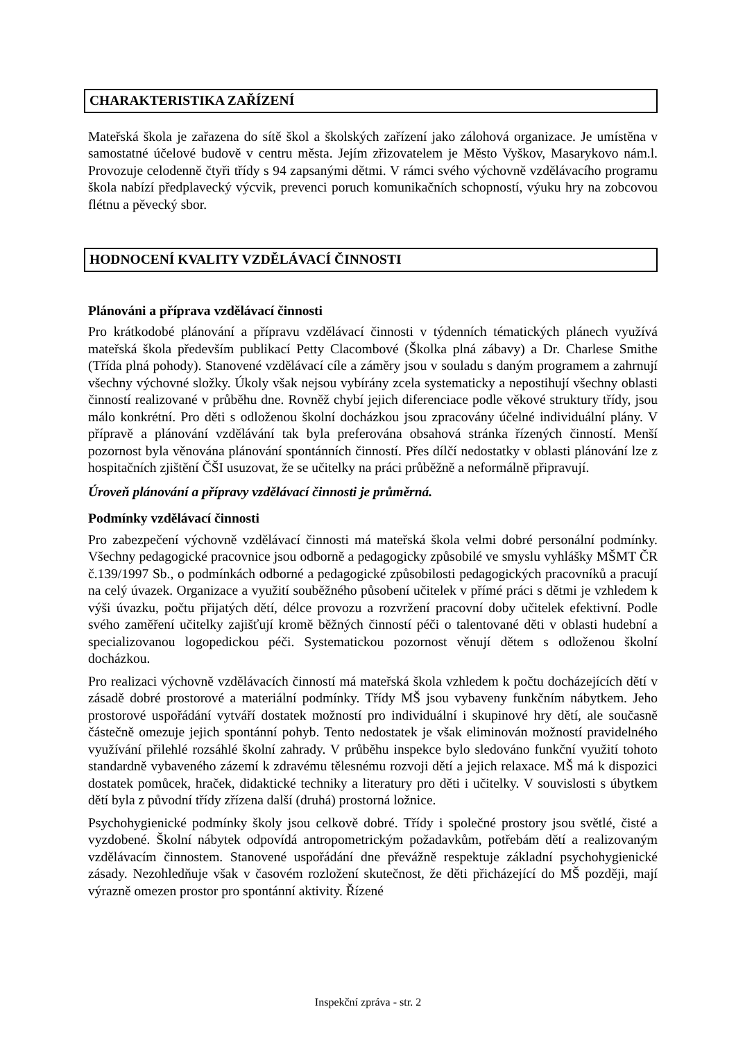CHARAKTERISTIKA ZAŘÍZENÍ
Mateřská škola je zařazena do sítě škol a školských zařízení jako zálohová organizace. Je umístěna v samostatné účelové budově v centru města. Jejím zřizovatelem je Město Vyškov, Masarykovo nám.l. Provozuje celodenně čtyři třídy s 94 zapsanými dětmi. V rámci svého výchovně vzdělávacího programu škola nabízí předplavecký výcvik, prevenci poruch komunikačních schopností, výuku hry na zobcovou flétnu a pěvecký sbor.
HODNOCENÍ KVALITY VZDĚLÁVACÍ ČINNOSTI
Plánováni a příprava vzdělávací činnosti
Pro krátkodobé plánování a přípravu vzdělávací činnosti v týdenních tématických plánech využívá mateřská škola především publikací Petty Clacombové (Školka plná zábavy) a Dr. Charlese Smithe (Třída plná pohody). Stanovené vzdělávací cíle a záměry jsou v souladu s daným programem a zahrnují všechny výchovné složky. Úkoly však nejsou vybírány zcela systematicky a nepostihují všechny oblasti činností realizované v průběhu dne. Rovněž chybí jejich diferenciace podle věkové struktury třídy, jsou málo konkrétní. Pro děti s odloženou školní docházkou jsou zpracovány účelné individuální plány. V přípravě a plánování vzdělávání tak byla preferována obsahová stránka řízených činností. Menší pozornost byla věnována plánování spontánních činností. Přes dílčí nedostatky v oblasti plánování lze z hospitačních zjištění ČŠI usuzovat, že se učitelky na práci průběžně a neformálně připravují.
Úroveň plánování a přípravy vzdělávací činnosti je průměrná.
Podmínky vzdělávací činnosti
Pro zabezpečení výchovně vzdělávací činnosti má mateřská škola velmi dobré personální podmínky. Všechny pedagogické pracovnice jsou odborně a pedagogicky způsobilé ve smyslu vyhlášky MŠMT ČR č.139/1997 Sb., o podmínkách odborné a pedagogické způsobilosti pedagogických pracovníků a pracují na celý úvazek. Organizace a využití souběžného působení učitelek v přímé práci s dětmi je vzhledem k výši úvazku, počtu přijatých dětí, délce provozu a rozvržení pracovní doby učitelek efektivní. Podle svého zaměření učitelky zajišťují kromě běžných činností péči o talentované děti v oblasti hudební a specializovanou logopedickou péči. Systematickou pozornost věnují dětem s odloženou školní docházkou.
Pro realizaci výchovně vzdělávacích činností má mateřská škola vzhledem k počtu docházejících dětí v zásadě dobré prostorové a materiální podmínky. Třídy MŠ jsou vybaveny funkčním nábytkem. Jeho prostorové uspořádání vytváří dostatek možností pro individuální i skupinové hry dětí, ale současně částečně omezuje jejich spontánní pohyb. Tento nedostatek je však eliminován možností pravidelného využívání přilehlé rozsáhlé školní zahrady. V průběhu inspekce bylo sledováno funkční využití tohoto standardně vybaveného zázemí k zdravému tělesnému rozvoji dětí a jejich relaxace. MŠ má k dispozici dostatek pomůcek, hraček, didaktické techniky a literatury pro děti i učitelky. V souvislosti s úbytkem dětí byla z původní třídy zřízena další (druhá) prostorná ložnice.
Psychohygienické podmínky školy jsou celkově dobré. Třídy i společné prostory jsou světlé, čisté a vyzdobené. Školní nábytek odpovídá antropometrickým požadavkům, potřebám dětí a realizovaným vzdělávacím činnostem. Stanovené uspořádání dne převážně respektuje základní psychohygienické zásady. Nezohledňuje však v časovém rozložení skutečnost, že děti přicházející do MŠ později, mají výrazně omezen prostor pro spontánní aktivity. Řízené
Inspekční zpráva - str. 2